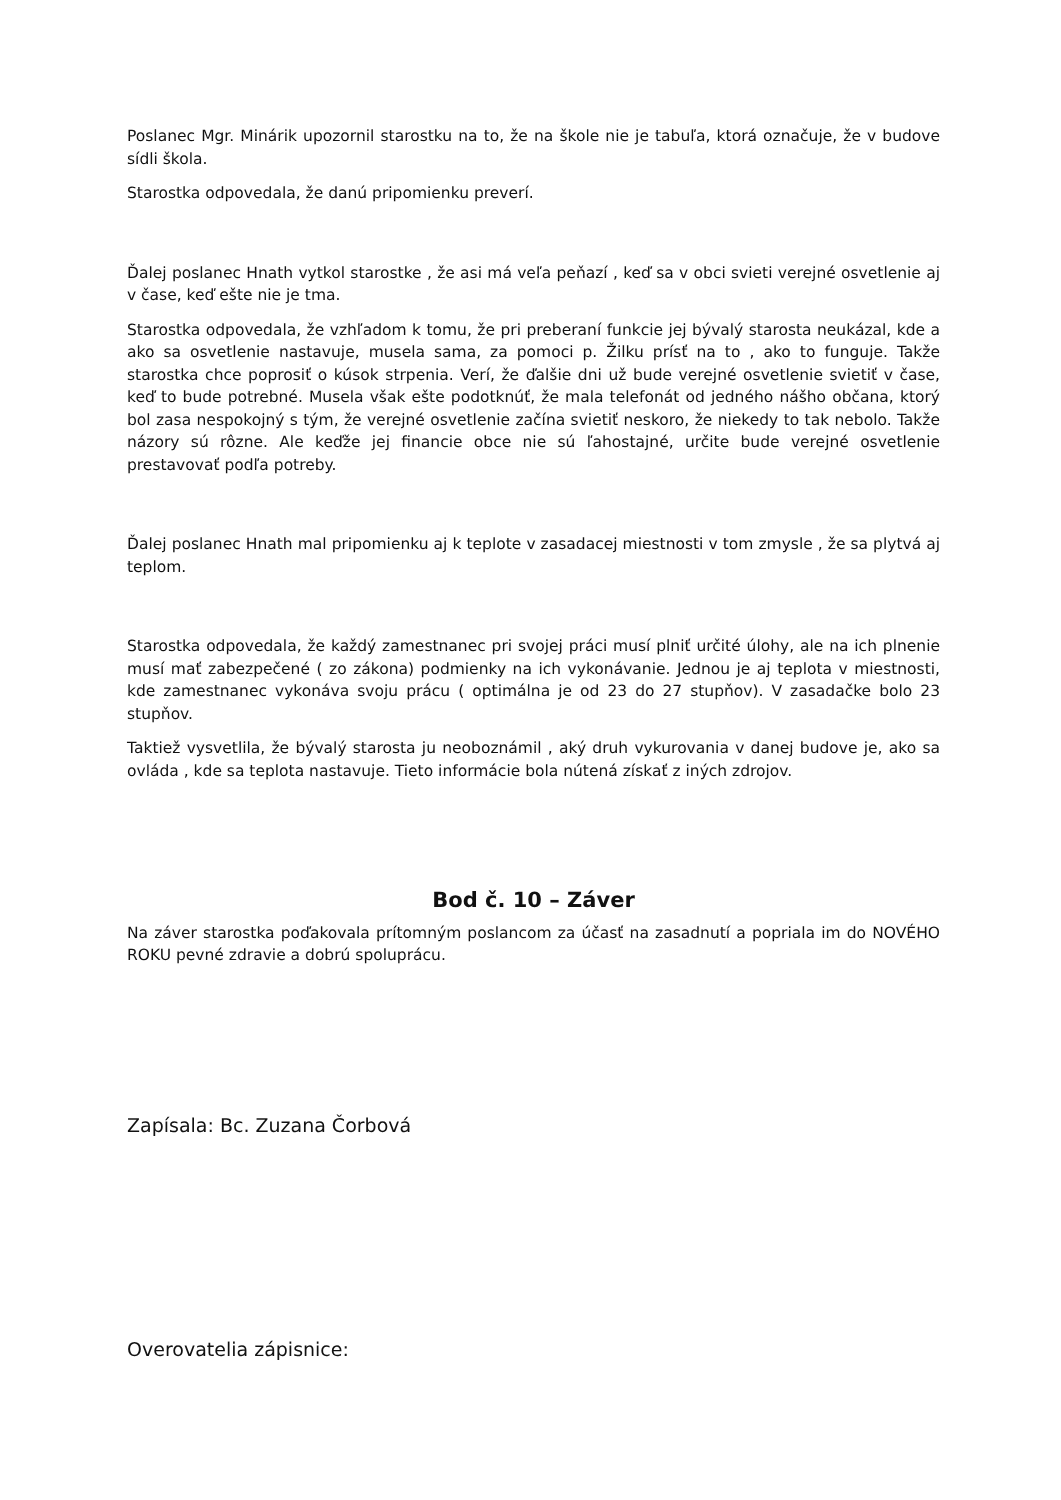Poslanec Mgr. Minárik upozornil starostku na to, že na škole nie je tabuľa, ktorá označuje, že v budove sídli škola.
Starostka odpovedala, že danú pripomienku preverí.
Ďalej poslanec Hnath vytkol starostke , že asi má veľa peňazí , keď sa v obci svieti verejné osvetlenie aj v čase, keď ešte nie je tma.
Starostka odpovedala, že vzhľadom k tomu, že pri preberaní funkcie jej bývalý starosta neukázal, kde a ako sa osvetlenie nastavuje, musela sama, za pomoci p. Žilku prísť na to , ako to funguje. Takže starostka chce poprosiť o kúsok strpenia. Verí, že ďalšie dni už bude verejné osvetlenie svietiť v čase, keď to bude potrebné. Musela však ešte podotknúť, že mala telefonát od jedného nášho občana, ktorý bol zasa nespokojný s tým, že verejné osvetlenie začína svietiť neskoro, že niekedy to tak nebolo. Takže názory sú rôzne. Ale keďže jej financie obce nie sú ľahostajné, určite bude verejné osvetlenie prestavovať podľa potreby.
Ďalej poslanec Hnath mal pripomienku aj k teplote v zasadacej miestnosti v tom zmysle , že sa plytvá aj teplom.
Starostka odpovedala, že každý zamestnanec pri svojej práci musí plniť určité úlohy, ale na ich plnenie musí mať zabezpečené ( zo zákona) podmienky na ich vykonávanie. Jednou je aj teplota v miestnosti, kde zamestnanec vykonáva svoju prácu ( optimálna je od 23 do 27 stupňov). V zasadačke bolo 23 stupňov.
Taktiež vysvetlila, že bývalý starosta ju neoboznámil , aký druh vykurovania v danej budove je, ako sa ovláda , kde sa teplota nastavuje. Tieto informácie bola nútená získať z iných zdrojov.
Bod č. 10 – Záver
Na záver starostka poďakovala prítomným poslancom za účasť na zasadnutí a popriala im do NOVÉHO ROKU pevné zdravie a dobrú spoluprácu.
Zapísala: Bc. Zuzana Čorbová
Overovatelia zápisnice: